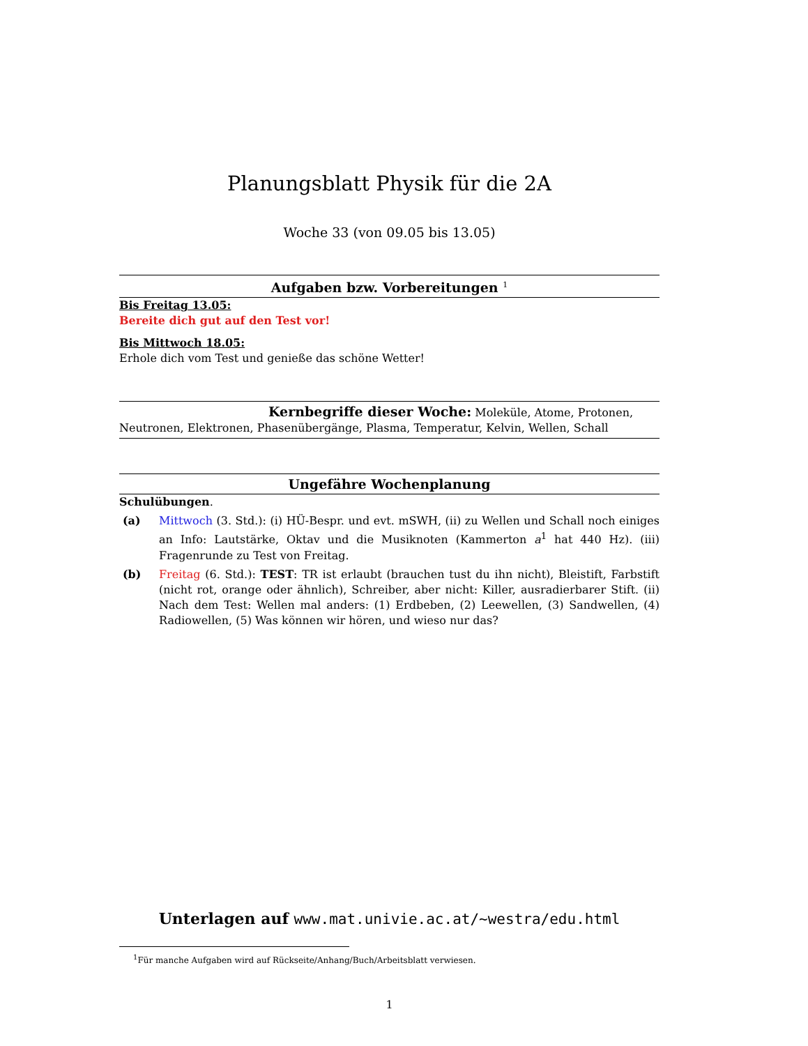Planungsblatt Physik für die 2A
Woche 33 (von 09.05 bis 13.05)
Aufgaben bzw. Vorbereitungen <sup>1</sup>
Bis Freitag 13.05:
Bereite dich gut auf den Test vor!
Bis Mittwoch 18.05:
Erhole dich vom Test und genieße das schöne Wetter!
Kernbegriffe dieser Woche: Moleküle, Atome, Protonen, Neutronen, Elektronen, Phasenübergänge, Plasma, Temperatur, Kelvin, Wellen, Schall
Ungefähre Wochenplanung
Schulübungen.
(a) Mittwoch (3. Std.): (i) HÜ-Bespr. und evt. mSWH, (ii) zu Wellen und Schall noch einiges an Info: Lautstärke, Oktav und die Musiknoten (Kammerton a<sup>1</sup> hat 440 Hz). (iii) Fragenrunde zu Test von Freitag.
(b) Freitag (6. Std.): TEST: TR ist erlaubt (brauchen tust du ihn nicht), Bleistift, Farbstift (nicht rot, orange oder ähnlich), Schreiber, aber nicht: Killer, ausradierbarer Stift. (ii) Nach dem Test: Wellen mal anders: (1) Erdbeben, (2) Leewellen, (3) Sandwellen, (4) Radiowellen, (5) Was können wir hören, und wieso nur das?
Unterlagen auf www.mat.univie.ac.at/~westra/edu.html
<sup>1</sup> Für manche Aufgaben wird auf Rückseite/Anhang/Buch/Arbeitsblatt verwiesen.
1